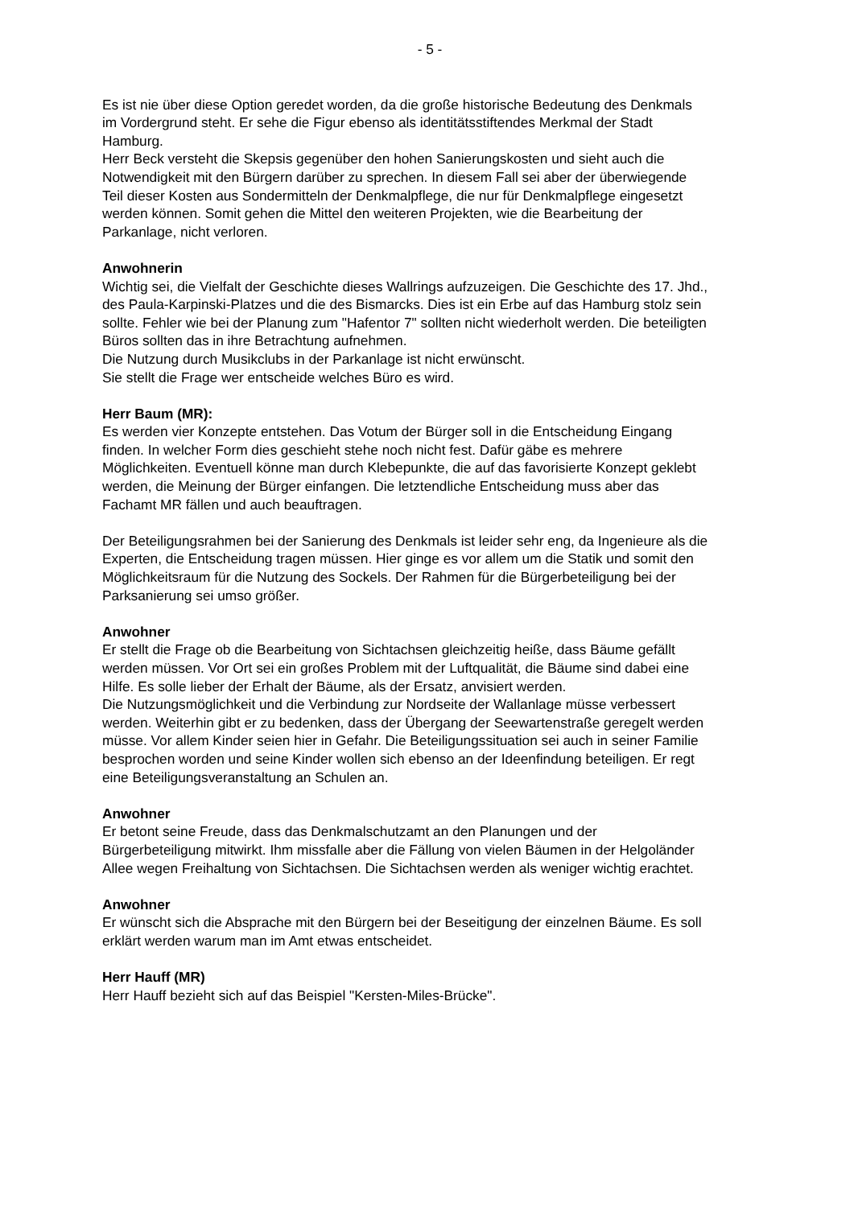- 5 -
Es ist nie über diese Option geredet worden, da die große historische Bedeutung des Denkmals im Vordergrund steht. Er sehe die Figur ebenso als identitätsstiftendes Merkmal der Stadt Hamburg.
Herr Beck versteht die Skepsis gegenüber den hohen Sanierungskosten und sieht auch die Notwendigkeit mit den Bürgern darüber zu sprechen. In diesem Fall sei aber der überwiegende Teil dieser Kosten aus Sondermitteln der Denkmalpflege, die nur für Denkmalpflege eingesetzt werden können. Somit gehen die Mittel den weiteren Projekten, wie die Bearbeitung der Parkanlage, nicht verloren.
Anwohnerin
Wichtig sei, die Vielfalt der Geschichte dieses Wallrings aufzuzeigen. Die Geschichte des 17. Jhd., des Paula-Karpinski-Platzes und die des Bismarcks. Dies ist ein Erbe auf das Hamburg stolz sein sollte. Fehler wie bei der Planung zum "Hafentor 7" sollten nicht wiederholt werden. Die beteiligten Büros sollten das in ihre Betrachtung aufnehmen.
Die Nutzung durch Musikclubs in der Parkanlage ist nicht erwünscht.
Sie stellt die Frage wer entscheide welches Büro es wird.
Herr Baum (MR):
Es werden vier Konzepte entstehen. Das Votum der Bürger soll in die Entscheidung Eingang finden. In welcher Form dies geschieht stehe noch nicht fest. Dafür gäbe es mehrere Möglichkeiten. Eventuell könne man durch Klebepunkte, die auf das favorisierte Konzept geklebt werden, die Meinung der Bürger einfangen. Die letztendliche Entscheidung muss aber das Fachamt MR fällen und auch beauftragen.
Der Beteiligungsrahmen bei der Sanierung des Denkmals ist leider sehr eng, da Ingenieure als die Experten, die Entscheidung tragen müssen. Hier ginge es vor allem um die Statik und somit den Möglichkeitsraum für die Nutzung des Sockels. Der Rahmen für die Bürgerbeteiligung bei der Parksanierung sei umso größer.
Anwohner
Er stellt die Frage ob die Bearbeitung von Sichtachsen gleichzeitig heiße, dass Bäume gefällt werden müssen. Vor Ort sei ein großes Problem mit der Luftqualität, die Bäume sind dabei eine Hilfe. Es solle lieber der Erhalt der Bäume, als der Ersatz, anvisiert werden.
Die Nutzungsmöglichkeit und die Verbindung zur Nordseite der Wallanlage müsse verbessert werden. Weiterhin gibt er zu bedenken, dass der Übergang der Seewartenstraße geregelt werden müsse. Vor allem Kinder seien hier in Gefahr. Die Beteiligungssituation sei auch in seiner Familie besprochen worden und seine Kinder wollen sich ebenso an der Ideenfindung beteiligen. Er regt eine Beteiligungsveranstaltung an Schulen an.
Anwohner
Er betont seine Freude, dass das Denkmalschutzamt an den Planungen und der Bürgerbeteiligung mitwirkt. Ihm missfalle aber die Fällung von vielen Bäumen in der Helgoländer Allee wegen Freihaltung von Sichtachsen. Die Sichtachsen werden als weniger wichtig erachtet.
Anwohner
Er wünscht sich die Absprache mit den Bürgern bei der Beseitigung der einzelnen Bäume. Es soll erklärt werden warum man im Amt etwas entscheidet.
Herr Hauff (MR)
Herr Hauff bezieht sich auf das Beispiel "Kersten-Miles-Brücke".